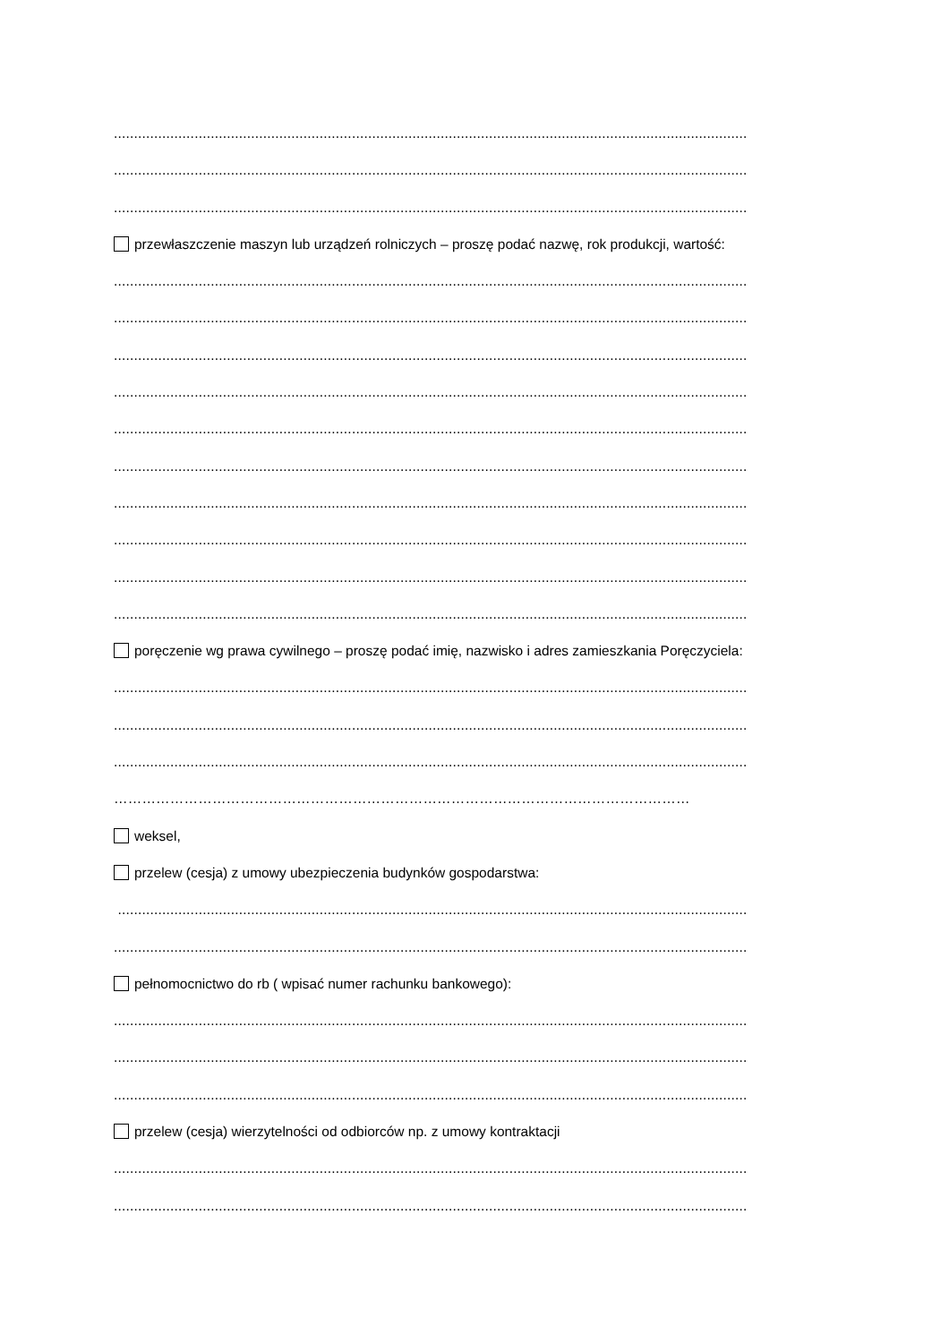.............................................................................................................................................................
.............................................................................................................................................................
.............................................................................................................................................................
przewłaszczenie maszyn lub urządzeń rolniczych – proszę podać nazwę, rok produkcji, wartość:
.............................................................................................................................................................
.............................................................................................................................................................
.............................................................................................................................................................
.............................................................................................................................................................
.............................................................................................................................................................
.............................................................................................................................................................
.............................................................................................................................................................
.............................................................................................................................................................
.............................................................................................................................................................
.............................................................................................................................................................
poręczenie wg prawa cywilnego – proszę podać imię, nazwisko i adres zamieszkania Poręczyciela:
.............................................................................................................................................................
.............................................................................................................................................................
.............................................................................................................................................................
……………………………………………………………………………………………………………
weksel,
przelew (cesja) z umowy ubezpieczenia budynków gospodarstwa:
............................................................................................................................................................
.............................................................................................................................................................
pełnomocnictwo do rb ( wpisać numer rachunku bankowego):
.............................................................................................................................................................
.............................................................................................................................................................
.............................................................................................................................................................
przelew (cesja) wierzytelności od odbiorców np. z umowy kontraktacji
.............................................................................................................................................................
.............................................................................................................................................................